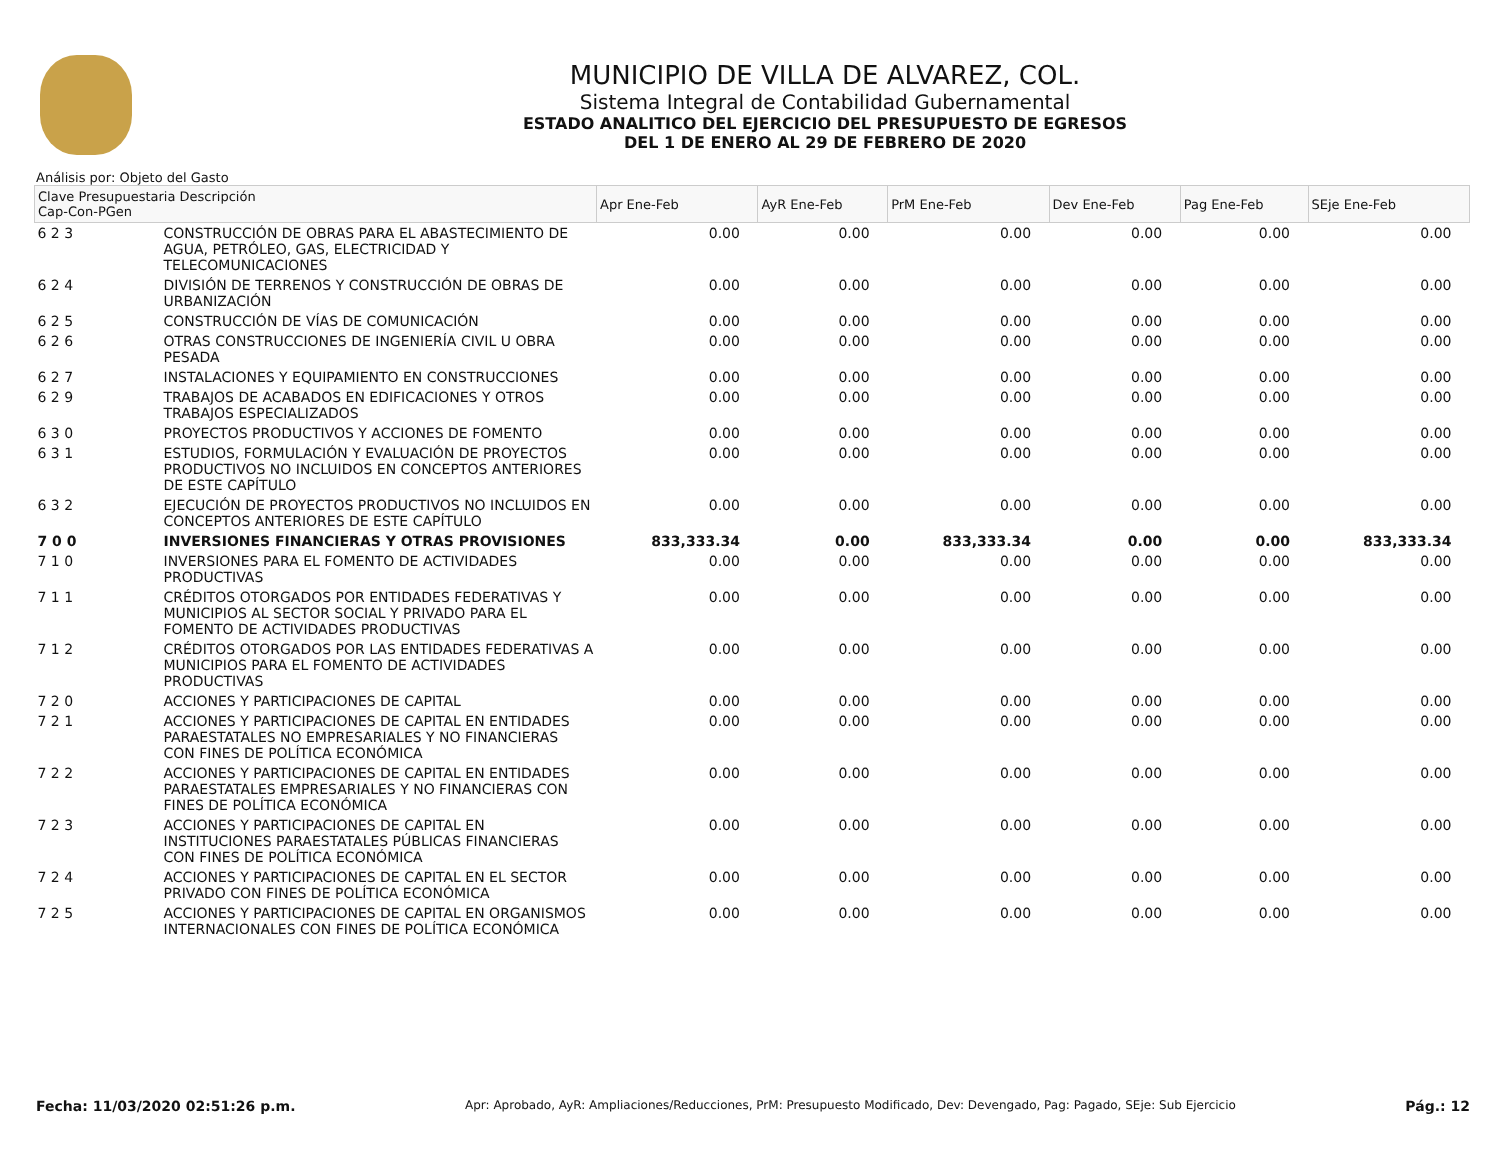MUNICIPIO DE VILLA DE ALVAREZ, COL.
Sistema Integral de Contabilidad Gubernamental
ESTADO ANALITICO DEL EJERCICIO DEL PRESUPUESTO DE EGRESOS
DEL 1 DE ENERO AL 29 DE FEBRERO DE 2020
Análisis por: Objeto del Gasto
| Clave Presupuestaria Descripción Cap-Con-PGen | | Apr Ene-Feb | AyR Ene-Feb | PrM Ene-Feb | Dev Ene-Feb | Pag Ene-Feb | SEje Ene-Feb |
| --- | --- | --- | --- | --- | --- | --- | --- |
| 6 2 3 | CONSTRUCCIÓN DE OBRAS PARA EL ABASTECIMIENTO DE AGUA, PETRÓLEO, GAS, ELECTRICIDAD Y TELECOMUNICACIONES | 0.00 | 0.00 | 0.00 | 0.00 | 0.00 | 0.00 |
| 6 2 4 | DIVISIÓN DE TERRENOS Y CONSTRUCCIÓN DE OBRAS DE URBANIZACIÓN | 0.00 | 0.00 | 0.00 | 0.00 | 0.00 | 0.00 |
| 6 2 5 | CONSTRUCCIÓN DE VÍAS DE COMUNICACIÓN | 0.00 | 0.00 | 0.00 | 0.00 | 0.00 | 0.00 |
| 6 2 6 | OTRAS CONSTRUCCIONES DE INGENIERÍA CIVIL U OBRA PESADA | 0.00 | 0.00 | 0.00 | 0.00 | 0.00 | 0.00 |
| 6 2 7 | INSTALACIONES Y EQUIPAMIENTO EN CONSTRUCCIONES | 0.00 | 0.00 | 0.00 | 0.00 | 0.00 | 0.00 |
| 6 2 9 | TRABAJOS DE ACABADOS EN EDIFICACIONES Y OTROS TRABAJOS ESPECIALIZADOS | 0.00 | 0.00 | 0.00 | 0.00 | 0.00 | 0.00 |
| 6 3 0 | PROYECTOS PRODUCTIVOS Y ACCIONES DE FOMENTO | 0.00 | 0.00 | 0.00 | 0.00 | 0.00 | 0.00 |
| 6 3 1 | ESTUDIOS, FORMULACIÓN Y EVALUACIÓN DE PROYECTOS PRODUCTIVOS NO INCLUIDOS EN CONCEPTOS ANTERIORES DE ESTE CAPÍTULO | 0.00 | 0.00 | 0.00 | 0.00 | 0.00 | 0.00 |
| 6 3 2 | EJECUCIÓN DE PROYECTOS PRODUCTIVOS NO INCLUIDOS EN CONCEPTOS ANTERIORES DE ESTE CAPÍTULO | 0.00 | 0.00 | 0.00 | 0.00 | 0.00 | 0.00 |
| 7 0 0 | INVERSIONES FINANCIERAS Y OTRAS PROVISIONES | 833,333.34 | 0.00 | 833,333.34 | 0.00 | 0.00 | 833,333.34 |
| 7 1 0 | INVERSIONES PARA EL FOMENTO DE ACTIVIDADES PRODUCTIVAS | 0.00 | 0.00 | 0.00 | 0.00 | 0.00 | 0.00 |
| 7 1 1 | CRÉDITOS OTORGADOS POR ENTIDADES FEDERATIVAS Y MUNICIPIOS AL SECTOR SOCIAL Y PRIVADO PARA EL FOMENTO DE ACTIVIDADES PRODUCTIVAS | 0.00 | 0.00 | 0.00 | 0.00 | 0.00 | 0.00 |
| 7 1 2 | CRÉDITOS OTORGADOS POR LAS ENTIDADES FEDERATIVAS A MUNICIPIOS PARA EL FOMENTO DE ACTIVIDADES PRODUCTIVAS | 0.00 | 0.00 | 0.00 | 0.00 | 0.00 | 0.00 |
| 7 2 0 | ACCIONES Y PARTICIPACIONES DE CAPITAL | 0.00 | 0.00 | 0.00 | 0.00 | 0.00 | 0.00 |
| 7 2 1 | ACCIONES Y PARTICIPACIONES DE CAPITAL EN ENTIDADES PARAESTATALES NO EMPRESARIALES Y NO FINANCIERAS CON FINES DE POLÍTICA ECONÓMICA | 0.00 | 0.00 | 0.00 | 0.00 | 0.00 | 0.00 |
| 7 2 2 | ACCIONES Y PARTICIPACIONES DE CAPITAL EN ENTIDADES PARAESTATALES EMPRESARIALES Y NO FINANCIERAS CON FINES DE POLÍTICA ECONÓMICA | 0.00 | 0.00 | 0.00 | 0.00 | 0.00 | 0.00 |
| 7 2 3 | ACCIONES Y PARTICIPACIONES DE CAPITAL EN INSTITUCIONES PARAESTATALES PÚBLICAS FINANCIERAS CON FINES DE POLÍTICA ECONÓMICA | 0.00 | 0.00 | 0.00 | 0.00 | 0.00 | 0.00 |
| 7 2 4 | ACCIONES Y PARTICIPACIONES DE CAPITAL EN EL SECTOR PRIVADO CON FINES DE POLÍTICA ECONÓMICA | 0.00 | 0.00 | 0.00 | 0.00 | 0.00 | 0.00 |
| 7 2 5 | ACCIONES Y PARTICIPACIONES DE CAPITAL EN ORGANISMOS INTERNACIONALES CON FINES DE POLÍTICA ECONÓMICA | 0.00 | 0.00 | 0.00 | 0.00 | 0.00 | 0.00 |
Fecha: 11/03/2020 02:51:26 p.m. Apr: Aprobado, AyR: Ampliaciones/Reducciones, PrM: Presupuesto Modificado, Dev: Devengado, Pag: Pagado, SEje: Sub Ejercicio Pág.: 12